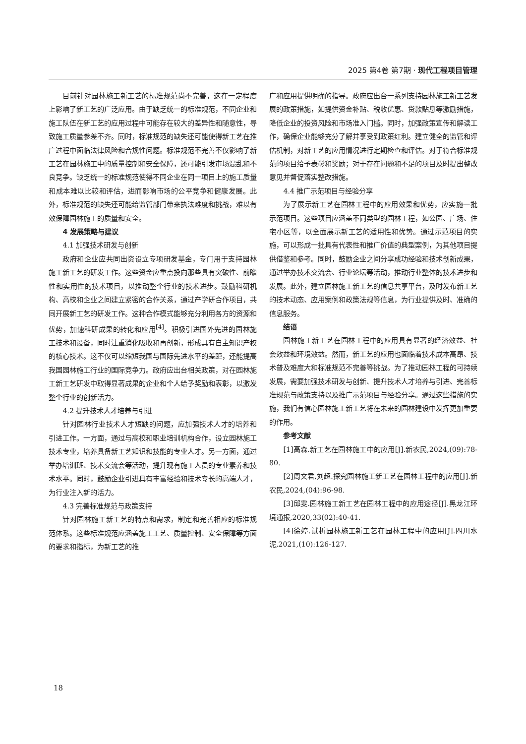2025 第4卷 第7期 · 现代工程项目管理
目前针对园林施工新工艺的标准规范尚不完善，这在一定程度上影响了新工艺的广泛应用。由于缺乏统一的标准规范，不同企业和施工队伍在新工艺的应用过程中可能存在较大的差异性和随意性，导致施工质量参差不齐。同时，标准规范的缺失还可能使得新工艺在推广过程中面临法律风险和合规性问题。标准规范不完善不仅影响了新工艺在园林施工中的质量控制和安全保障，还可能引发市场混乱和不良竞争。缺乏统一的标准规范使得不同企业在同一项目上的施工质量和成本难以比较和评估，进而影响市场的公平竞争和健康发展。此外，标准规范的缺失还可能给监管部门带来执法难度和挑战，难以有效保障园林施工的质量和安全。
4 发展策略与建议
4.1 加强技术研发与创新
政府和企业应共同出资设立专项研发基金，专门用于支持园林施工新工艺的研发工作。这些资金应重点投向那些具有突破性、前瞻性和实用性的技术项目，以推动整个行业的技术进步。鼓励科研机构、高校和企业之间建立紧密的合作关系，通过产学研合作项目，共同开展新工艺的研发工作。这种合作模式能够充分利用各方的资源和优势，加速科研成果的转化和应用<sup>[4]</sup>。积极引进国外先进的园林施工技术和设备，同时注重消化吸收和再创新，形成具有自主知识产权的核心技术。这不仅可以缩短我国与国际先进水平的差距，还能提高我国园林施工行业的国际竞争力。政府应出台相关政策，对在园林施工新工艺研发中取得显著成果的企业和个人给予奖励和表彰，以激发整个行业的创新活力。
4.2 提升技术人才培养与引进
针对园林行业技术人才短缺的问题，应加强技术人才的培养和引进工作。一方面，通过与高校和职业培训机构合作，设立园林施工技术专业，培养具备新工艺知识和技能的专业人才。另一方面，通过举办培训班、技术交流会等活动，提升现有施工人员的专业素养和技术水平。同时，鼓励企业引进具有丰富经验和技术专长的高端人才，为行业注入新的活力。
4.3 完善标准规范与政策支持
针对园林施工新工艺的特点和需求，制定和完善相应的标准规范体系。这些标准规范应涵盖施工工艺、质量控制、安全保障等方面的要求和指标，为新工艺的推
广和应用提供明确的指导。政府应出台一系列支持园林施工新工艺发展的政策措施，如提供资金补贴、税收优惠、贷款贴息等激励措施，降低企业的投资风险和市场准入门槛。同时，加强政策宣传和解读工作，确保企业能够充分了解并享受到政策红利。建立健全的监管和评估机制，对新工艺的应用情况进行定期检查和评估。对于符合标准规范的项目给予表彰和奖励；对于存在问题和不足的项目及时提出整改意见并督促落实整改措施。
4.4 推广示范项目与经验分享
为了展示新工艺在园林工程中的应用效果和优势，应实施一批示范项目。这些项目应涵盖不同类型的园林工程，如公园、广场、住宅小区等，以全面展示新工艺的适用性和优势。通过示范项目的实施，可以形成一批具有代表性和推广价值的典型案例，为其他项目提供借鉴和参考。同时，鼓励企业之间分享成功经验和技术创新成果，通过举办技术交流会、行业论坛等活动，推动行业整体的技术进步和发展。此外，建立园林施工新工艺的信息共享平台，及时发布新工艺的技术动态、应用案例和政策法规等信息，为行业提供及时、准确的信息服务。
结语
园林施工新工艺在园林工程中的应用具有显著的经济效益、社会效益和环境效益。然而，新工艺的应用也面临着技术成本高昂、技术普及难度大和标准规范不完善等挑战。为了推动园林工程的可持续发展，需要加强技术研发与创新、提升技术人才培养与引进、完善标准规范与政策支持以及推广示范项目与经验分享。通过这些措施的实施，我们有信心园林施工新工艺将在未来的园林建设中发挥更加重要的作用。
参考文献
[1]高森.新工艺在园林施工中的应用[J].新农民,2024,(09):78-80.
[2]周文君,刘超.探究园林施工新工艺在园林工程中的应用[J].新农民,2024,(04):96-98.
[3]邱雯.园林施工新工艺在园林工程中的应用途径[J].黑龙江环境通报,2020,33(02):40-41.
[4]徐婷.试析园林施工新工艺在园林工程中的应用[J].四川水泥,2021,(10):126-127.
18